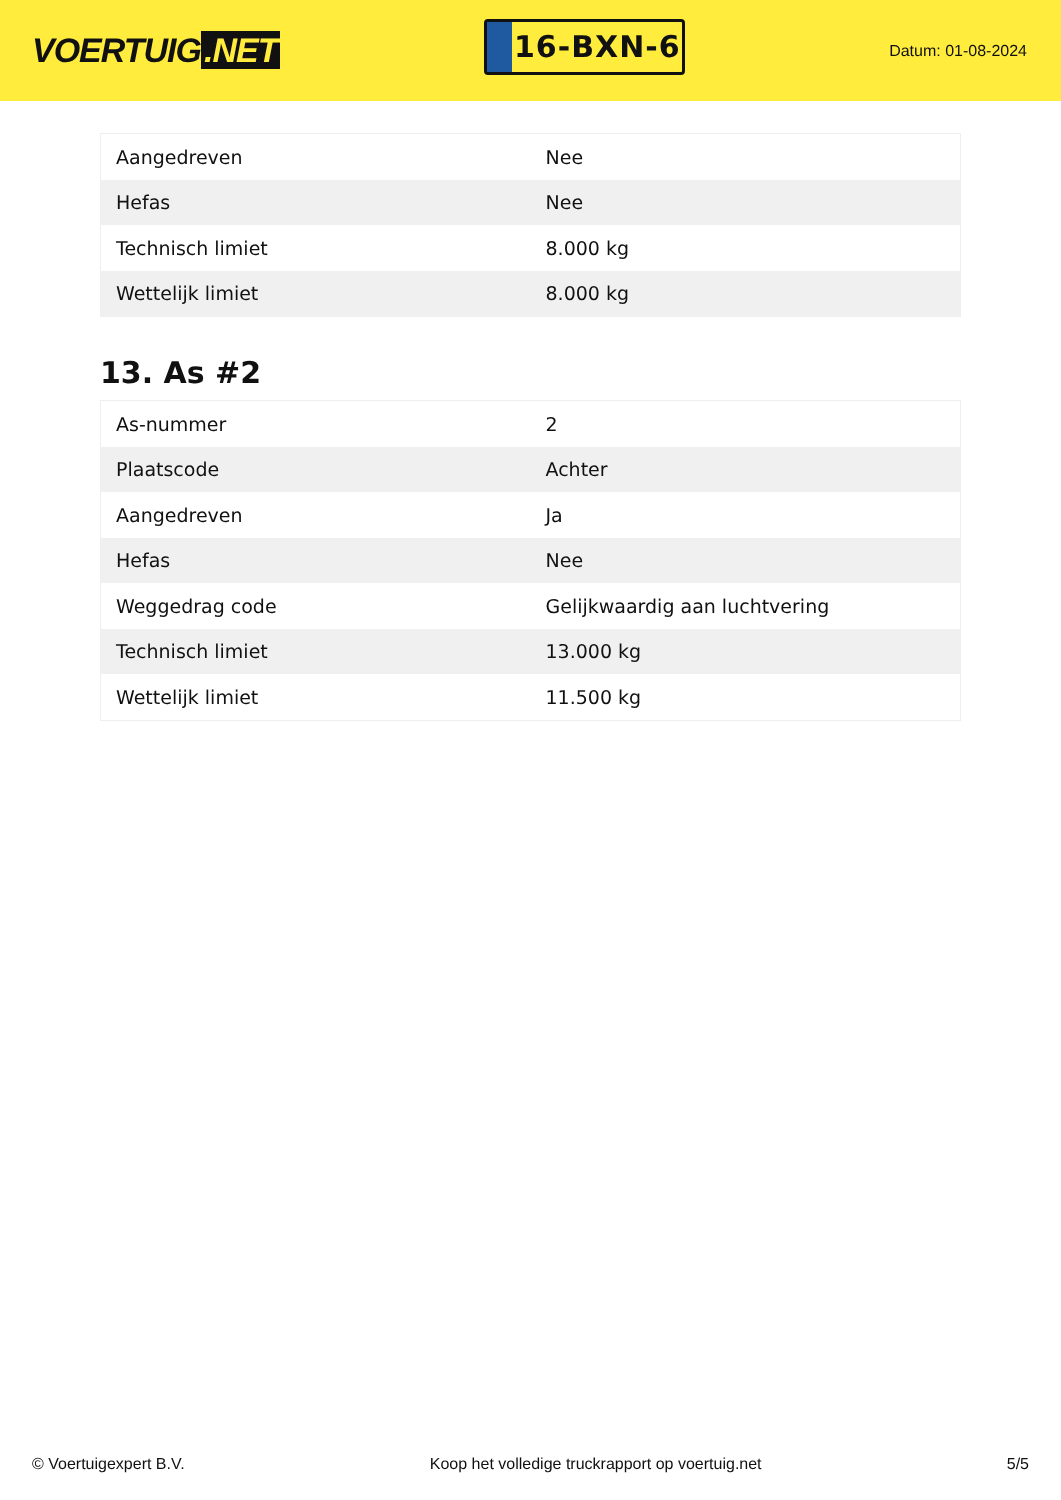VOERTUIG.NET
16-BXN-6
Datum: 01-08-2024
| Aangedreven | Nee |
| Hefas | Nee |
| Technisch limiet | 8.000 kg |
| Wettelijk limiet | 8.000 kg |
13. As #2
| As-nummer | 2 |
| Plaatscode | Achter |
| Aangedreven | Ja |
| Hefas | Nee |
| Weggedrag code | Gelijkwaardig aan luchtvering |
| Technisch limiet | 13.000 kg |
| Wettelijk limiet | 11.500 kg |
© Voertuigexpert B.V. Koop het volledige truckrapport op voertuig.net 5/5